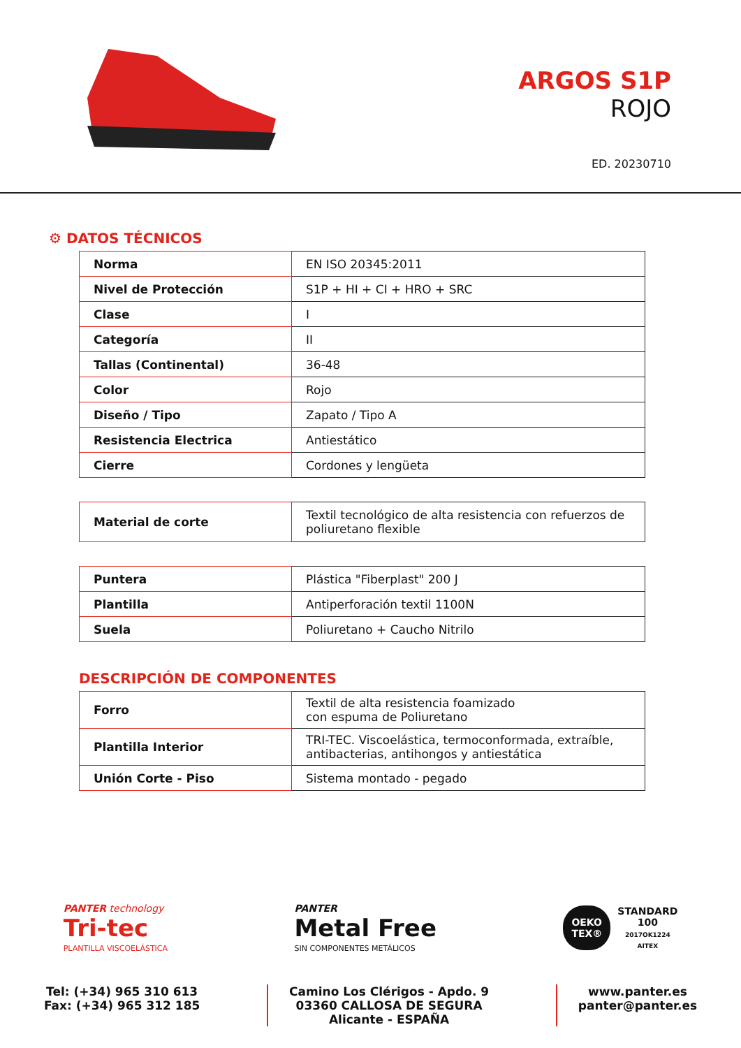ARGOS S1P
ROJO
ED. 20230710
⚙ DATOS TÉCNICOS
| Norma | EN ISO 20345:2011 |
| Nivel de Protección | S1P + HI + CI + HRO + SRC |
| Clase | I |
| Categoría | II |
| Tallas (Continental) | 36-48 |
| Color | Rojo |
| Diseño / Tipo | Zapato / Tipo A |
| Resistencia Electrica | Antiestático |
| Cierre | Cordones y lengüeta |
| Material de corte | Textil tecnológico de alta resistencia con refuerzos de poliuretano flexible |
| Puntera | Plástica "Fiberplast" 200 J |
| Plantilla | Antiperforación textil 1100N |
| Suela | Poliuretano + Caucho Nitrilo |
DESCRIPCIÓN DE COMPONENTES
| Forro | Textil de alta resistencia foamizado con espuma de Poliuretano |
| Plantilla Interior | TRI-TEC. Viscoelástica, termoconformada, extraíble, antibacterias, antihongos y antiestática |
| Unión Corte - Piso | Sistema montado - pegado |
PANTER technology
Tri-tec
PLANTILLA VISCOELÁSTICA
PANTER
Metal Free
SIN COMPONENTES METÁLICOS
OEKO
TEX®
STANDARD
100
2017OK1224
AITEX
Tel: (+34) 965 310 613
Fax: (+34) 965 312 185
Camino Los Clérigos - Apdo. 9
03360 CALLOSA DE SEGURA
Alicante - ESPAÑA
www.panter.es
panter@panter.es